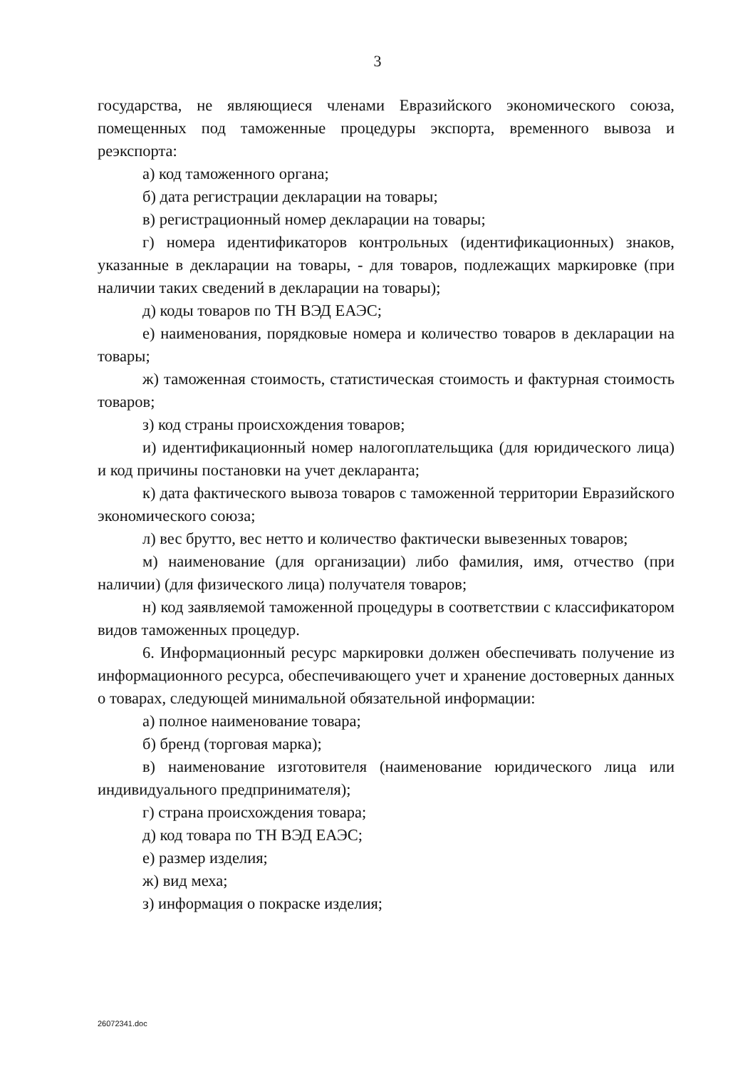3
государства, не являющиеся членами Евразийского экономического союза, помещенных под таможенные процедуры экспорта, временного вывоза и реэкспорта:
а) код таможенного органа;
б) дата регистрации декларации на товары;
в) регистрационный номер декларации на товары;
г) номера идентификаторов контрольных (идентификационных) знаков, указанные в декларации на товары, - для товаров, подлежащих маркировке (при наличии таких сведений в декларации на товары);
д) коды товаров по ТН ВЭД ЕАЭС;
е) наименования, порядковые номера и количество товаров в декларации на товары;
ж) таможенная стоимость, статистическая стоимость и фактурная стоимость товаров;
з) код страны происхождения товаров;
и) идентификационный номер налогоплательщика (для юридического лица) и код причины постановки на учет декларанта;
к) дата фактического вывоза товаров с таможенной территории Евразийского экономического союза;
л) вес брутто, вес нетто и количество фактически вывезенных товаров;
м) наименование (для организации) либо фамилия, имя, отчество (при наличии) (для физического лица) получателя товаров;
н) код заявляемой таможенной процедуры в соответствии с классификатором видов таможенных процедур.
6. Информационный ресурс маркировки должен обеспечивать получение из информационного ресурса, обеспечивающего учет и хранение достоверных данных о товарах, следующей минимальной обязательной информации:
а) полное наименование товара;
б) бренд (торговая марка);
в) наименование изготовителя (наименование юридического лица или индивидуального предпринимателя);
г) страна происхождения товара;
д) код товара по ТН ВЭД ЕАЭС;
е) размер изделия;
ж) вид меха;
з) информация о покраске изделия;
26072341.doc